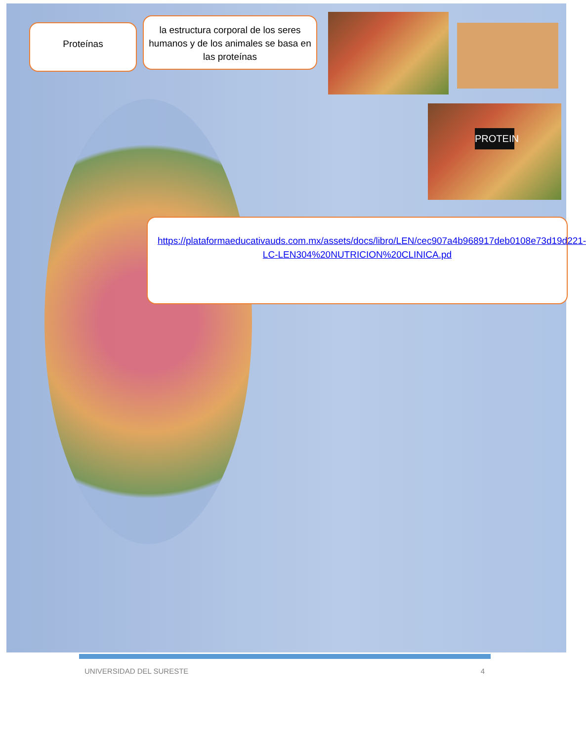Proteínas
la estructura corporal de los seres humanos y de los animales se basa en las proteínas
PROTEIN
https://plataformaeducativauds.com.mx/assets/docs/libro/LEN/cec907a4b968917deb0108e73d19d221-LC-LEN304%20NUTRICION%20CLINICA.pd
UNIVERSIDAD DEL SURESTE 4